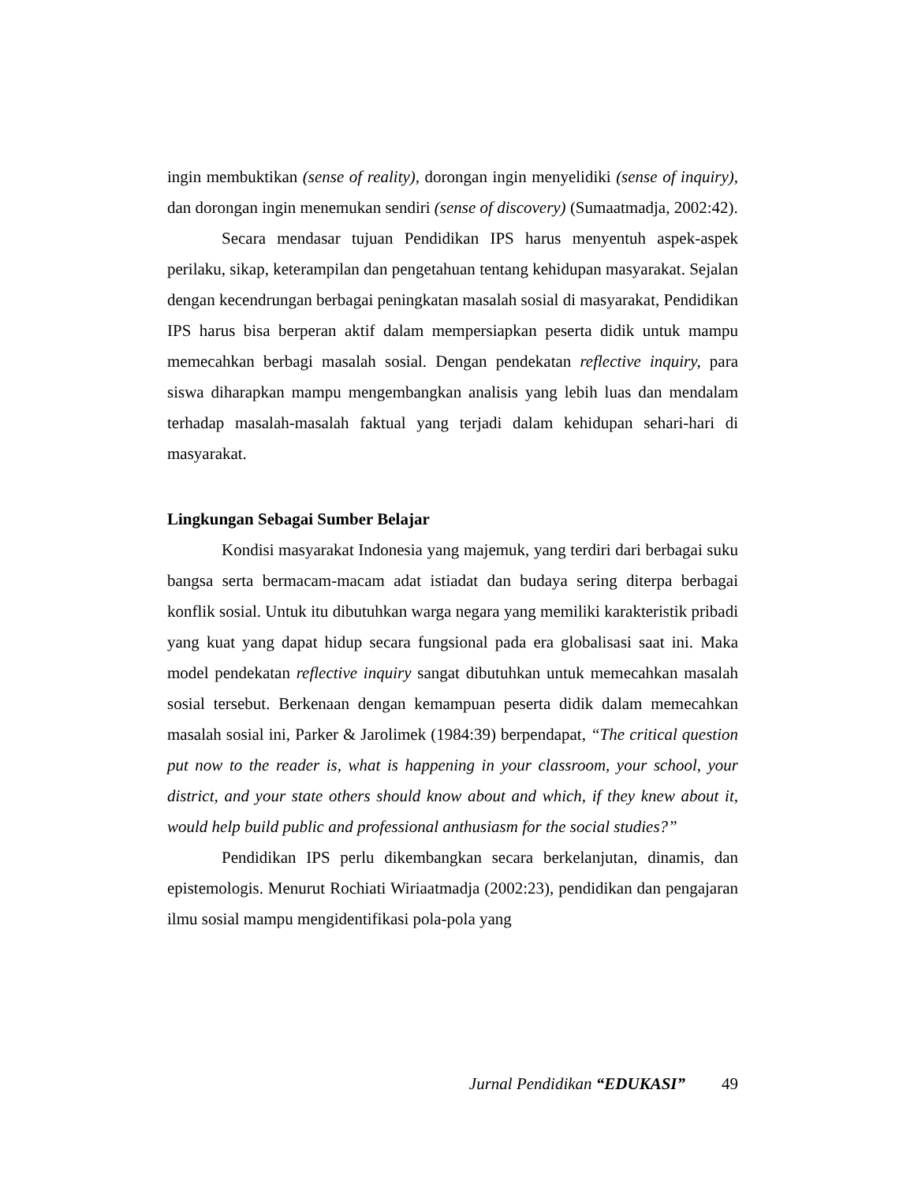ingin membuktikan (sense of reality), dorongan ingin menyelidiki (sense of inquiry), dan dorongan ingin menemukan sendiri (sense of discovery) (Sumaatmadja, 2002:42).
Secara mendasar tujuan Pendidikan IPS harus menyentuh aspek-aspek perilaku, sikap, keterampilan dan pengetahuan tentang kehidupan masyarakat. Sejalan dengan kecendrungan berbagai peningkatan masalah sosial di masyarakat, Pendidikan IPS harus bisa berperan aktif dalam mempersiapkan peserta didik untuk mampu memecahkan berbagi masalah sosial. Dengan pendekatan reflective inquiry, para siswa diharapkan mampu mengembangkan analisis yang lebih luas dan mendalam terhadap masalah-masalah faktual yang terjadi dalam kehidupan sehari-hari di masyarakat.
Lingkungan Sebagai Sumber Belajar
Kondisi masyarakat Indonesia yang majemuk, yang terdiri dari berbagai suku bangsa serta bermacam-macam adat istiadat dan budaya sering diterpa berbagai konflik sosial. Untuk itu dibutuhkan warga negara yang memiliki karakteristik pribadi yang kuat yang dapat hidup secara fungsional pada era globalisasi saat ini. Maka model pendekatan reflective inquiry sangat dibutuhkan untuk memecahkan masalah sosial tersebut. Berkenaan dengan kemampuan peserta didik dalam memecahkan masalah sosial ini, Parker & Jarolimek (1984:39) berpendapat, “The critical question put now to the reader is, what is happening in your classroom, your school, your district, and your state others should know about and which, if they knew about it, would help build public and professional anthusiasm for the social studies?”
Pendidikan IPS perlu dikembangkan secara berkelanjutan, dinamis, dan epistemologis. Menurut Rochiati Wiriaatmadja (2002:23), pendidikan dan pengajaran ilmu sosial mampu mengidentifikasi pola-pola yang
Jurnal Pendidikan “EDUKASI” 49